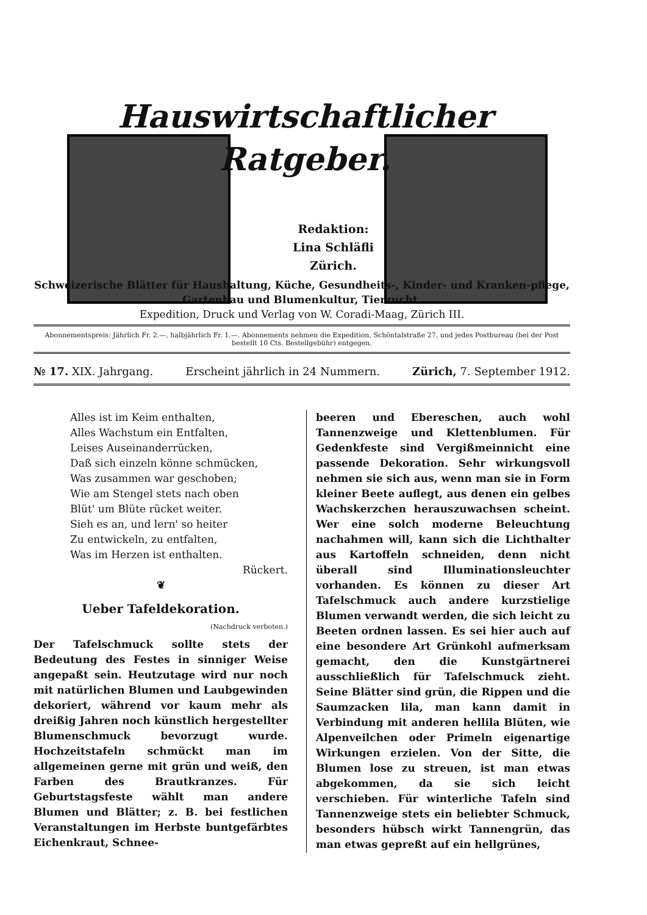Hauswirtschaftlicher
Ratgeber.
Redaktion:
Lina Schläfli
Zürich.
Schweizerische Blätter für Haushaltung, Küche, Gesundheits-, Kinder- und Kranken-pflege, Gartenbau und Blumenkultur, Tierzucht.
Expedition, Druck und Verlag von W. Coradi-Maag, Zürich III.
Abonnementspreis: Jährlich Fr. 2.—, halbjährlich Fr. 1.—. Abonnements nehmen die Expedition, Schöntalstraße 27, und jedes Postbureau (bei der Post bestellt 10 Cts. Bestellgebühr) entgegen.
№ 17. XIX. Jahrgang. Erscheint jährlich in 24 Nummern. Zürich, 7. September 1912.
Alles ist im Keim enthalten,
Alles Wachstum ein Entfalten,
Leises Auseinanderrücken,
Daß sich einzeln könne schmücken,
Was zusammen war geschoben;
Wie am Stengel stets nach oben
Blüt' um Blüte rücket weiter.
Sieh es an, und lern' so heiter
Zu entwickeln, zu entfalten,
Was im Herzen ist enthalten.
Rückert.
❦
Ueber Tafeldekoration.
(Nachdruck verboten.)
Der Tafelschmuck sollte stets der Bedeutung des Festes in sinniger Weise angepaßt sein. Heutzutage wird nur noch mit natürlichen Blumen und Laubgewinden dekoriert, während vor kaum mehr als dreißig Jahren noch künstlich hergestellter Blumenschmuck bevorzugt wurde. Hochzeitstafeln schmückt man im allgemeinen gerne mit grün und weiß, den Farben des Brautkranzes. Für Geburtstagsfeste wählt man andere Blumen und Blätter; z. B. bei festlichen Veranstaltungen im Herbste buntgefärbtes Eichenkraut, Schnee-
beeren und Ebereschen, auch wohl Tannenzweige und Klettenblumen. Für Gedenkfeste sind Vergißmeinnicht eine passende Dekoration. Sehr wirkungsvoll nehmen sie sich aus, wenn man sie in Form kleiner Beete auflegt, aus denen ein gelbes Wachskerzchen herauszuwachsen scheint. Wer eine solch moderne Beleuchtung nachahmen will, kann sich die Lichthalter aus Kartoffeln schneiden, denn nicht überall sind Illuminationsleuchter vorhanden. Es können zu dieser Art Tafelschmuck auch andere kurzstielige Blumen verwandt werden, die sich leicht zu Beeten ordnen lassen. Es sei hier auch auf eine besondere Art Grünkohl aufmerksam gemacht, den die Kunstgärtnerei ausschließlich für Tafelschmuck zieht. Seine Blätter sind grün, die Rippen und die Saumzacken lila, man kann damit in Verbindung mit anderen hellila Blüten, wie Alpenveilchen oder Primeln eigenartige Wirkungen erzielen. Von der Sitte, die Blumen lose zu streuen, ist man etwas abgekommen, da sie sich leicht verschieben. Für winterliche Tafeln sind Tannenzweige stets ein beliebter Schmuck, besonders hübsch wirkt Tannengrün, das man etwas gepreßt auf ein hellgrünes,